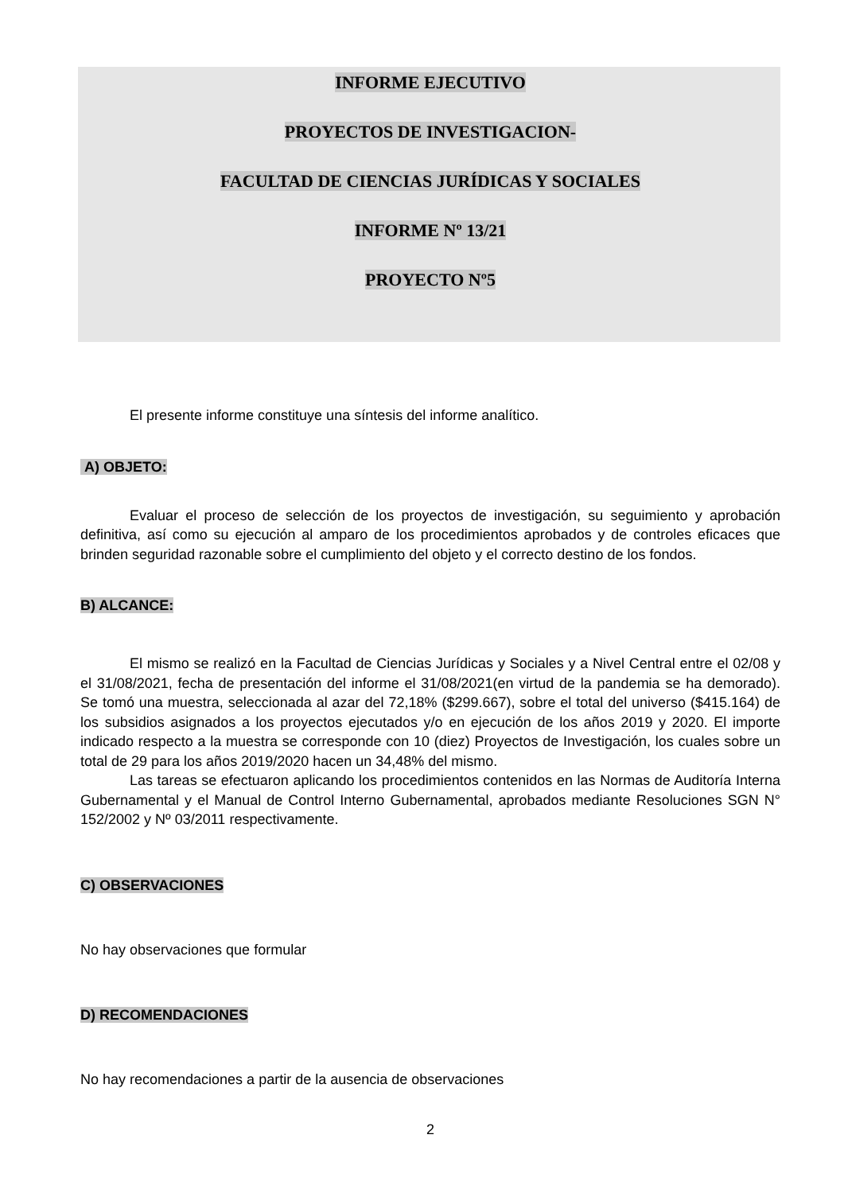INFORME EJECUTIVO
PROYECTOS DE INVESTIGACION-
FACULTAD DE CIENCIAS JURÍDICAS Y SOCIALES
INFORME Nº 13/21
PROYECTO Nº5
El presente informe constituye una síntesis del informe analítico.
A) OBJETO:
Evaluar el proceso de selección de los proyectos de investigación, su seguimiento y aprobación definitiva, así como su ejecución al amparo de los procedimientos aprobados y de controles eficaces que brinden seguridad razonable sobre el cumplimiento del objeto y el correcto destino de los fondos.
B) ALCANCE:
El mismo se realizó en la Facultad de Ciencias Jurídicas y Sociales y a Nivel Central entre el 02/08 y el 31/08/2021, fecha de presentación del informe el 31/08/2021(en virtud de la pandemia se ha demorado). Se tomó una muestra, seleccionada al azar del 72,18% ($299.667), sobre el total del universo ($415.164) de los subsidios asignados a los proyectos ejecutados y/o en ejecución de los años 2019 y 2020. El importe indicado respecto a la muestra se corresponde con 10 (diez) Proyectos de Investigación, los cuales sobre un total de 29 para los años 2019/2020 hacen un 34,48% del mismo.
Las tareas se efectuaron aplicando los procedimientos contenidos en las Normas de Auditoría Interna Gubernamental y el Manual de Control Interno Gubernamental, aprobados mediante Resoluciones SGN N° 152/2002 y Nº 03/2011 respectivamente.
C) OBSERVACIONES
No hay observaciones que formular
D) RECOMENDACIONES
No hay recomendaciones a partir de la ausencia de observaciones
2